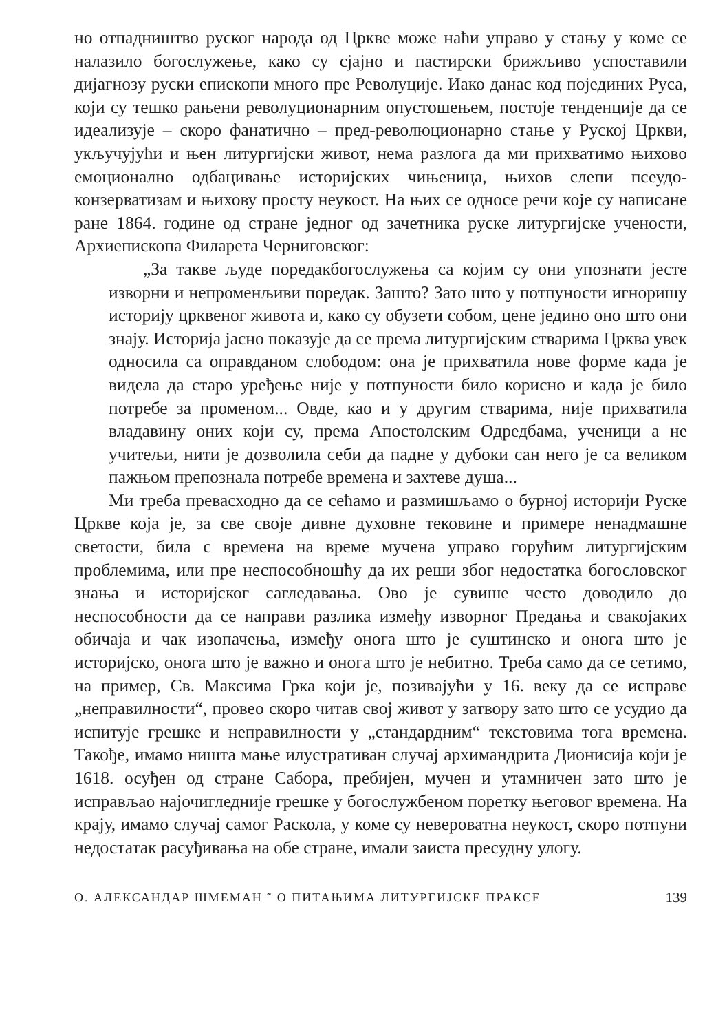но отпадништво руског народа од Цркве може наћи управо у стању у коме се налазило богослужење, како су сјајно и пастирски брижљиво успоставили дијагнозу руски епископи много пре Револуције. Иако данас код појединих Руса, који су тешко рањени револуционарним опустошењем, постоје тенденције да се идеализује – скоро фанатично – пред-революционарно стање у Руској Цркви, укључујући и њен литургијски живот, нема разлога да ми прихватимо њихово емоционално одбацивање историјских чињеница, њихов слепи псеудо-конзерватизам и њихову просту неукост. На њих се односе речи које су написане ране 1864. године од стране једног од зачетника руске литургијске учености, Архиепископа Филарета Черниговског:
„За такве људе поредакбогослужења са којим су они упознати јесте изворни и непроменљиви поредак. Зашто? Зато што у потпуности игноришу историју црквеног живота и, како су обузети собом, цене једино оно што они знају. Историја јасно показује да се према литургијским стварима Црква увек односила са оправданом слободом: она је прихватила нове форме када је видела да старо уређење није у потпуности било корисно и када је било потребе за променом... Овде, као и у другим стварима, није прихватила владавину оних који су, према Апостолским Одредбама, ученици а не учитељи, нити је дозволила себи да падне у дубоки сан него је са великом пажњом препознала потребе времена и захтеве душа...
Ми треба превасходно да се сећамо и размишљамо о бурној историји Руске Цркве која је, за све своје дивне духовне тековине и примере ненадмашне светости, била с времена на време мучена управо горућим литургијским проблемима, или пре неспособношћу да их реши због недостатка богословског знања и историјског сагледавања. Ово је сувише често доводило до неспособности да се направи разлика између изворног Предања и свакојаких обичаја и чак изопачења, између онога што је суштинско и онога што је историјско, онога што је важно и онога што је небитно. Треба само да се сетимо, на пример, Св. Максима Грка који је, позивајући у 16. веку да се исправе „неправилности“, провео скоро читав свој живот у затвору зато што се усудио да испитује грешке и неправилности у „стандардним“ текстовима тога времена. Такође, имамо ништа мање илустративан случај архимандрита Дионисија који је 1618. осуђен од стране Сабора, пребијен, мучен и утамничен зато што је исправљао најочигледније грешке у богослужбеном поретку његовог времена. На крају, имамо случај самог Раскола, у коме су невероватна неукост, скоро потпуни недостатак расуђивања на обе стране, имали заиста пресудну улогу.
О. АЛЕКСАНДАР ШМЕМАН ˜ О ПИТАЊИМА ЛИТУРГИЈСКЕ ПРАКСЕ 139